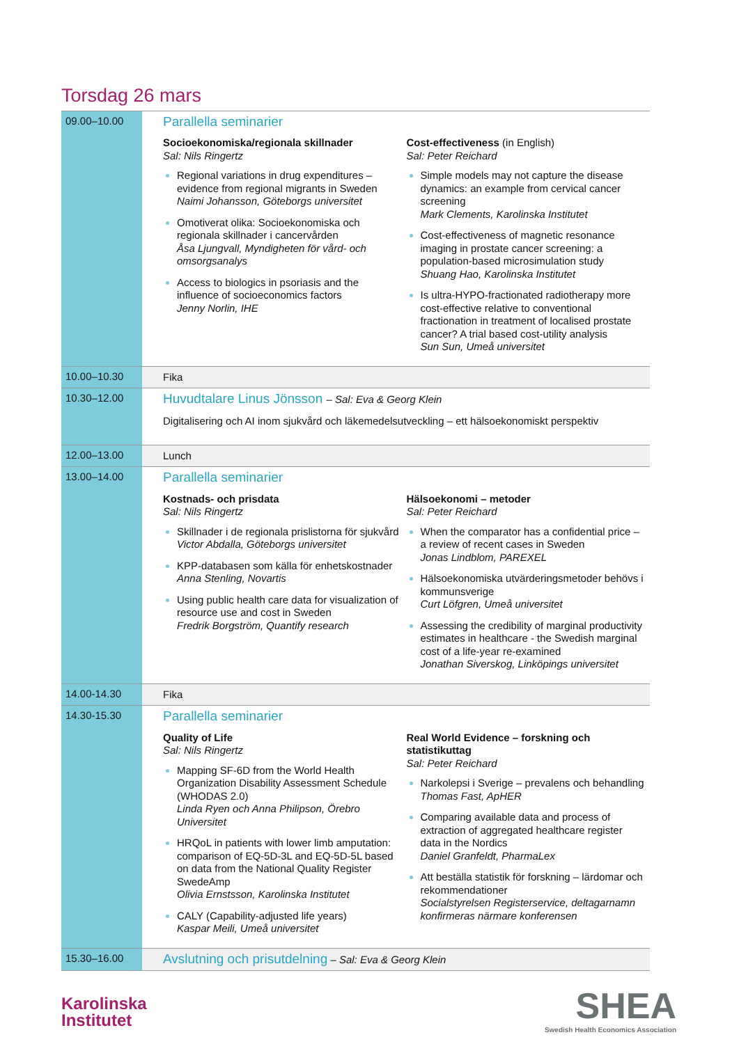Torsdag 26 mars
| 09.00–10.00 | Parallella seminarier Socioekonomiska/regionala skillnader Sal: Nils Ringertz Regional variations in drug expenditures – evidence from regional migrants in Sweden Naimi Johansson, Göteborgs universitet Omotiverat olika: Socioekonomiska och regionala skillnader i cancervården Åsa Ljungvall, Myndigheten för vård- och omsorgsanalys Access to biologics in psoriasis and the influence of socioeconomics factors Jenny Norlin, IHE Cost-effectiveness (in English) Sal: Peter Reichard Simple models may not capture the disease dynamics: an example from cervical cancer screening Mark Clements, Karolinska Institutet Cost-effectiveness of magnetic resonance imaging in prostate cancer screening: a population-based microsimulation study Shuang Hao, Karolinska Institutet Is ultra-HYPO-fractionated radiotherapy more cost-effective relative to conventional fractionation in treatment of localised prostate cancer? A trial based cost-utility analysis Sun Sun, Umeå universitet |
| 10.00–10.30 | Fika |
| 10.30–12.00 | Huvudtalare Linus Jönsson – Sal: Eva & Georg Klein Digitalisering och AI inom sjukvård och läkemedelsutveckling – ett hälsoekonomiskt perspektiv |
| 12.00–13.00 | Lunch |
| 13.00–14.00 | Parallella seminarier Kostnads- och prisdata Sal: Nils Ringertz Skillnader i de regionala prislistorna för sjukvård Victor Abdalla, Göteborgs universitet KPP-databasen som källa för enhetskostnader Anna Stenling, Novartis Using public health care data for visualization of resource use and cost in Sweden Fredrik Borgström, Quantify research Hälsoekonomi – metoder Sal: Peter Reichard When the comparator has a confidential price – a review of recent cases in Sweden Jonas Lindblom, PAREXEL Hälsoekonomiska utvärderingsmetoder behövs i kommunsverige Curt Löfgren, Umeå universitet Assessing the credibility of marginal productivity estimates in healthcare - the Swedish marginal cost of a life-year re-examined Jonathan Siverskog, Linköpings universitet |
| 14.00-14.30 | Fika |
| 14.30-15.30 | Parallella seminarier Quality of Life Sal: Nils Ringertz Mapping SF-6D from the World Health Organization Disability Assessment Schedule (WHODAS 2.0) Linda Ryen och Anna Philipson, Örebro Universitet HRQoL in patients with lower limb amputation: comparison of EQ-5D-3L and EQ-5D-5L based on data from the National Quality Register SwedeAmp Olivia Ernstsson, Karolinska Institutet CALY (Capability-adjusted life years) Kaspar Meili, Umeå universitet Real World Evidence – forskning och statistikuttag Sal: Peter Reichard Narkolepsi i Sverige – prevalens och behandling Thomas Fast, ApHER Comparing available data and process of extraction of aggregated healthcare register data in the Nordics Daniel Granfeldt, PharmaLex Att beställa statistik för forskning – lärdomar och rekommendationer Socialstyrelsen Registerservice, deltagarnamn konfirmeras närmare konferensen |
| 15.30–16.00 | Avslutning och prisutdelning – Sal: Eva & Georg Klein |
Karolinska
Institutet
SHEA
Swedish Health Economics Association